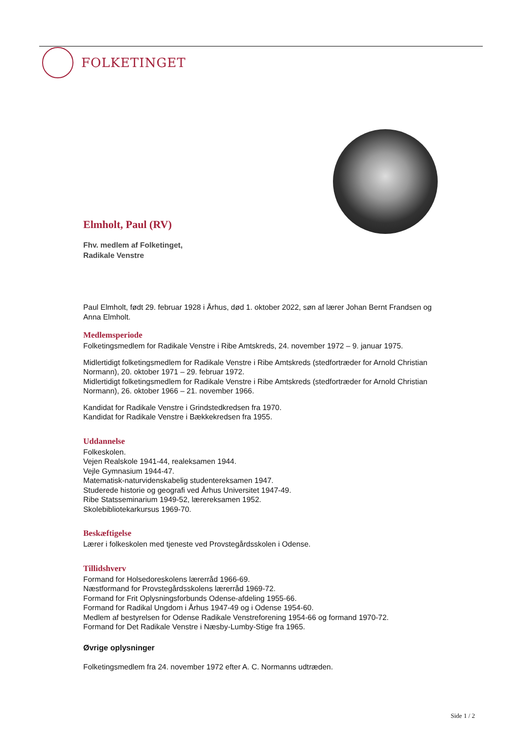FOLKETINGET
Elmholt, Paul (RV)
Fhv. medlem af Folketinget,
Radikale Venstre
Paul Elmholt, født 29. februar 1928 i Århus, død 1. oktober 2022, søn af lærer Johan Bernt Frandsen og Anna Elmholt.
Medlemsperiode
Folketingsmedlem for Radikale Venstre i Ribe Amtskreds, 24. november 1972 – 9. januar 1975.
Midlertidigt folketingsmedlem for Radikale Venstre i Ribe Amtskreds (stedfortræder for Arnold Christian Normann), 20. oktober 1971 – 29. februar 1972.
Midlertidigt folketingsmedlem for Radikale Venstre i Ribe Amtskreds (stedfortræder for Arnold Christian Normann), 26. oktober 1966 – 21. november 1966.
Kandidat for Radikale Venstre i Grindstedkredsen fra 1970.
Kandidat for Radikale Venstre i Bækkekredsen fra 1955.
Uddannelse
Folkeskolen.
Vejen Realskole 1941-44, realeksamen 1944.
Vejle Gymnasium 1944-47.
Matematisk-naturvidenskabelig studentereksamen 1947.
Studerede historie og geografi ved Århus Universitet 1947-49.
Ribe Statsseminarium 1949-52, lærereksamen 1952.
Skolebibliotekarkursus 1969-70.
Beskæftigelse
Lærer i folkeskolen med tjeneste ved Provstegårdsskolen i Odense.
Tillidshverv
Formand for Holsedoreskolens lærerråd 1966-69.
Næstformand for Provstegårdsskolens lærerråd 1969-72.
Formand for Frit Oplysningsforbunds Odense-afdeling 1955-66.
Formand for Radikal Ungdom i Århus 1947-49 og i Odense 1954-60.
Medlem af bestyrelsen for Odense Radikale Venstreforening 1954-66 og formand 1970-72.
Formand for Det Radikale Venstre i Næsby-Lumby-Stige fra 1965.
Øvrige oplysninger
Folketingsmedlem fra 24. november 1972 efter A. C. Normanns udtræden.
Side 1 / 2